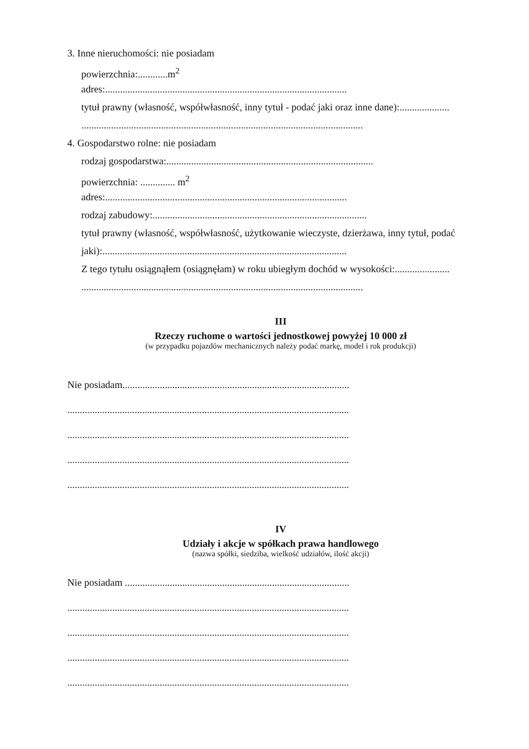3. Inne nieruchomości: nie posiadam
powierzchnia:............m<sup>2</sup>
adres:.................................................................................................
tytuł prawny (własność, współwłasność, inny tytuł - podać jaki oraz inne dane):....................
.................................................................................................................
4. Gospodarstwo rolne: nie posiadam
rodzaj gospodarstwa:...................................................................................
powierzchnia: .............. m<sup>2</sup>
adres:.................................................................................................
rodzaj zabudowy:......................................................................................
tytuł prawny (własność, współwłasność, użytkowanie wieczyste, dzierżawa, inny tytuł, podać
jaki):..................................................................................................
Z tego tytułu osiągnąłem (osiągnęłam) w roku ubiegłym dochód w wysokości:......................
.................................................................................................................
III
Rzeczy ruchome o wartości jednostkowej powyżej 10 000 zł
(w przypadku pojazdów mechanicznych należy podać markę, model i rok produkcji)
Nie posiadam...........................................................................................
.................................................................................................................
.................................................................................................................
.................................................................................................................
.................................................................................................................
IV
Udziały i akcje w spółkach prawa handlowego
(nazwa spółki, siedziba, wielkość udziałów, ilość akcji)
Nie posiadam ..........................................................................................
.................................................................................................................
.................................................................................................................
.................................................................................................................
.................................................................................................................